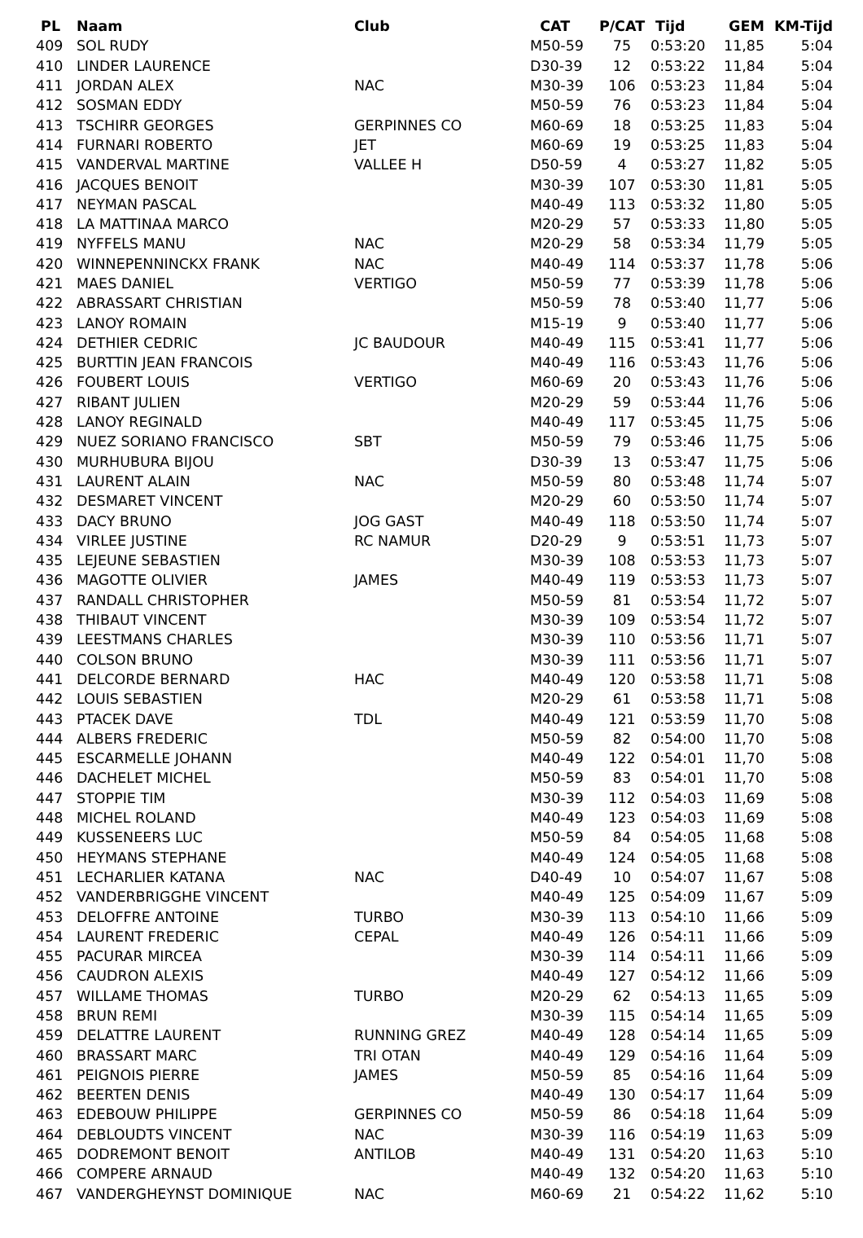| PL | Naam | Club | CAT | P/CAT | Tijd | GEM | KM-Tijd |
| --- | --- | --- | --- | --- | --- | --- | --- |
| 409 | SOL RUDY | | M50-59 | 75 | 0:53:20 | 11,85 | 5:04 |
| 410 | LINDER LAURENCE | | D30-39 | 12 | 0:53:22 | 11,84 | 5:04 |
| 411 | JORDAN ALEX | NAC | M30-39 | 106 | 0:53:23 | 11,84 | 5:04 |
| 412 | SOSMAN EDDY | | M50-59 | 76 | 0:53:23 | 11,84 | 5:04 |
| 413 | TSCHIRR GEORGES | GERPINNES CO | M60-69 | 18 | 0:53:25 | 11,83 | 5:04 |
| 414 | FURNARI ROBERTO | JET | M60-69 | 19 | 0:53:25 | 11,83 | 5:04 |
| 415 | VANDERVAL MARTINE | VALLEE H | D50-59 | 4 | 0:53:27 | 11,82 | 5:05 |
| 416 | JACQUES BENOIT | | M30-39 | 107 | 0:53:30 | 11,81 | 5:05 |
| 417 | NEYMAN PASCAL | | M40-49 | 113 | 0:53:32 | 11,80 | 5:05 |
| 418 | LA MATTINAA MARCO | | M20-29 | 57 | 0:53:33 | 11,80 | 5:05 |
| 419 | NYFFELS MANU | NAC | M20-29 | 58 | 0:53:34 | 11,79 | 5:05 |
| 420 | WINNEPENNINCKX FRANK | NAC | M40-49 | 114 | 0:53:37 | 11,78 | 5:06 |
| 421 | MAES DANIEL | VERTIGO | M50-59 | 77 | 0:53:39 | 11,78 | 5:06 |
| 422 | ABRASSART CHRISTIAN | | M50-59 | 78 | 0:53:40 | 11,77 | 5:06 |
| 423 | LANOY ROMAIN | | M15-19 | 9 | 0:53:40 | 11,77 | 5:06 |
| 424 | DETHIER CEDRIC | JC BAUDOUR | M40-49 | 115 | 0:53:41 | 11,77 | 5:06 |
| 425 | BURTTIN JEAN FRANCOIS | | M40-49 | 116 | 0:53:43 | 11,76 | 5:06 |
| 426 | FOUBERT LOUIS | VERTIGO | M60-69 | 20 | 0:53:43 | 11,76 | 5:06 |
| 427 | RIBANT JULIEN | | M20-29 | 59 | 0:53:44 | 11,76 | 5:06 |
| 428 | LANOY REGINALD | | M40-49 | 117 | 0:53:45 | 11,75 | 5:06 |
| 429 | NUEZ SORIANO FRANCISCO | SBT | M50-59 | 79 | 0:53:46 | 11,75 | 5:06 |
| 430 | MURHUBURA BIJOU | | D30-39 | 13 | 0:53:47 | 11,75 | 5:06 |
| 431 | LAURENT ALAIN | NAC | M50-59 | 80 | 0:53:48 | 11,74 | 5:07 |
| 432 | DESMARET VINCENT | | M20-29 | 60 | 0:53:50 | 11,74 | 5:07 |
| 433 | DACY BRUNO | JOG GAST | M40-49 | 118 | 0:53:50 | 11,74 | 5:07 |
| 434 | VIRLEE JUSTINE | RC NAMUR | D20-29 | 9 | 0:53:51 | 11,73 | 5:07 |
| 435 | LEJEUNE SEBASTIEN | | M30-39 | 108 | 0:53:53 | 11,73 | 5:07 |
| 436 | MAGOTTE OLIVIER | JAMES | M40-49 | 119 | 0:53:53 | 11,73 | 5:07 |
| 437 | RANDALL CHRISTOPHER | | M50-59 | 81 | 0:53:54 | 11,72 | 5:07 |
| 438 | THIBAUT VINCENT | | M30-39 | 109 | 0:53:54 | 11,72 | 5:07 |
| 439 | LEESTMANS CHARLES | | M30-39 | 110 | 0:53:56 | 11,71 | 5:07 |
| 440 | COLSON BRUNO | | M30-39 | 111 | 0:53:56 | 11,71 | 5:07 |
| 441 | DELCORDE BERNARD | HAC | M40-49 | 120 | 0:53:58 | 11,71 | 5:08 |
| 442 | LOUIS SEBASTIEN | | M20-29 | 61 | 0:53:58 | 11,71 | 5:08 |
| 443 | PTACEK DAVE | TDL | M40-49 | 121 | 0:53:59 | 11,70 | 5:08 |
| 444 | ALBERS FREDERIC | | M50-59 | 82 | 0:54:00 | 11,70 | 5:08 |
| 445 | ESCARMELLE JOHANN | | M40-49 | 122 | 0:54:01 | 11,70 | 5:08 |
| 446 | DACHELET MICHEL | | M50-59 | 83 | 0:54:01 | 11,70 | 5:08 |
| 447 | STOPPIE TIM | | M30-39 | 112 | 0:54:03 | 11,69 | 5:08 |
| 448 | MICHEL ROLAND | | M40-49 | 123 | 0:54:03 | 11,69 | 5:08 |
| 449 | KUSSENEERS LUC | | M50-59 | 84 | 0:54:05 | 11,68 | 5:08 |
| 450 | HEYMANS STEPHANE | | M40-49 | 124 | 0:54:05 | 11,68 | 5:08 |
| 451 | LECHARLIER KATANA | NAC | D40-49 | 10 | 0:54:07 | 11,67 | 5:08 |
| 452 | VANDERBRIGGHE VINCENT | | M40-49 | 125 | 0:54:09 | 11,67 | 5:09 |
| 453 | DELOFFRE ANTOINE | TURBO | M30-39 | 113 | 0:54:10 | 11,66 | 5:09 |
| 454 | LAURENT FREDERIC | CEPAL | M40-49 | 126 | 0:54:11 | 11,66 | 5:09 |
| 455 | PACURAR MIRCEA | | M30-39 | 114 | 0:54:11 | 11,66 | 5:09 |
| 456 | CAUDRON ALEXIS | | M40-49 | 127 | 0:54:12 | 11,66 | 5:09 |
| 457 | WILLAME THOMAS | TURBO | M20-29 | 62 | 0:54:13 | 11,65 | 5:09 |
| 458 | BRUN REMI | | M30-39 | 115 | 0:54:14 | 11,65 | 5:09 |
| 459 | DELATTRE LAURENT | RUNNING GREZ | M40-49 | 128 | 0:54:14 | 11,65 | 5:09 |
| 460 | BRASSART MARC | TRI OTAN | M40-49 | 129 | 0:54:16 | 11,64 | 5:09 |
| 461 | PEIGNOIS PIERRE | JAMES | M50-59 | 85 | 0:54:16 | 11,64 | 5:09 |
| 462 | BEERTEN DENIS | | M40-49 | 130 | 0:54:17 | 11,64 | 5:09 |
| 463 | EDEBOUW PHILIPPE | GERPINNES CO | M50-59 | 86 | 0:54:18 | 11,64 | 5:09 |
| 464 | DEBLOUDTS VINCENT | NAC | M30-39 | 116 | 0:54:19 | 11,63 | 5:09 |
| 465 | DODREMONT BENOIT | ANTILOB | M40-49 | 131 | 0:54:20 | 11,63 | 5:10 |
| 466 | COMPERE ARNAUD | | M40-49 | 132 | 0:54:20 | 11,63 | 5:10 |
| 467 | VANDERGHEYNST DOMINIQUE | NAC | M60-69 | 21 | 0:54:22 | 11,62 | 5:10 |